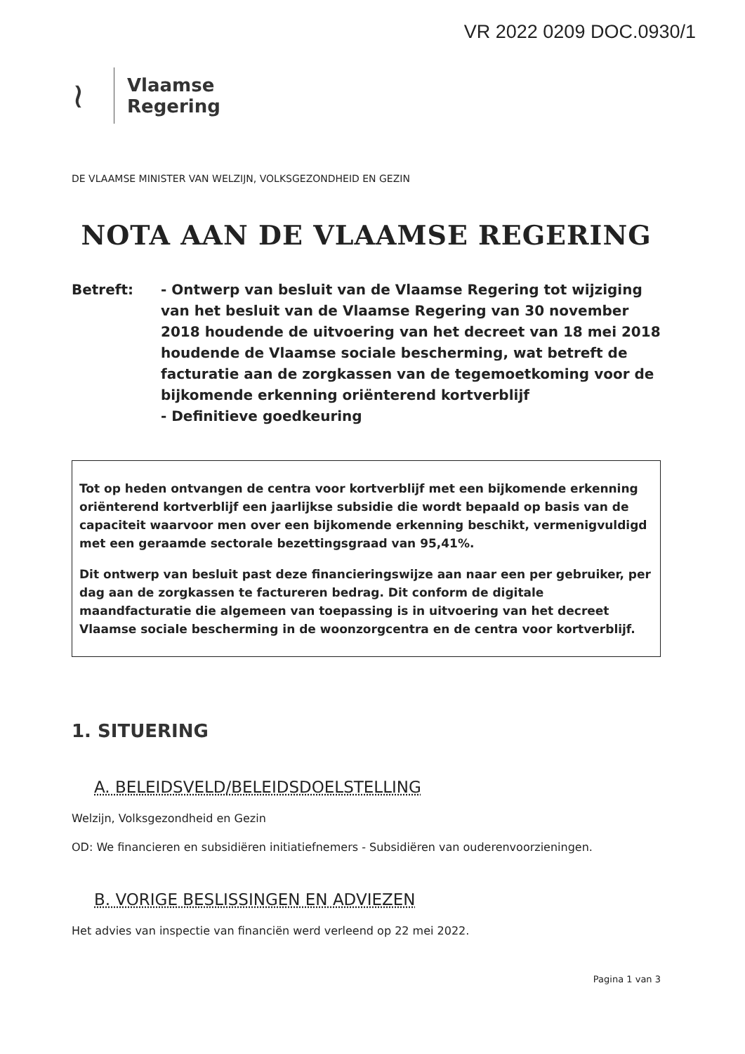VR 2022 0209 DOC.0930/1
≀
Vlaamse
Regering
DE VLAAMSE MINISTER VAN WELZIJN, VOLKSGEZONDHEID EN GEZIN
NOTA AAN DE VLAAMSE REGERING
Betreft: - Ontwerp van besluit van de Vlaamse Regering tot wijziging van het besluit van de Vlaamse Regering van 30 november 2018 houdende de uitvoering van het decreet van 18 mei 2018 houdende de Vlaamse sociale bescherming, wat betreft de facturatie aan de zorgkassen van de tegemoetkoming voor de bijkomende erkenning oriënterend kortverblijf
- Definitieve goedkeuring
Tot op heden ontvangen de centra voor kortverblijf met een bijkomende erkenning oriënterend kortverblijf een jaarlijkse subsidie die wordt bepaald op basis van de capaciteit waarvoor men over een bijkomende erkenning beschikt, vermenigvuldigd met een geraamde sectorale bezettingsgraad van 95,41%.
Dit ontwerp van besluit past deze financieringswijze aan naar een per gebruiker, per dag aan de zorgkassen te factureren bedrag. Dit conform de digitale maandfacturatie die algemeen van toepassing is in uitvoering van het decreet Vlaamse sociale bescherming in de woonzorgcentra en de centra voor kortverblijf.
1. SITUERING
A. BELEIDSVELD/BELEIDSDOELSTELLING
Welzijn, Volksgezondheid en Gezin
OD: We financieren en subsidiëren initiatiefnemers - Subsidiëren van ouderenvoorzieningen.
B. VORIGE BESLISSINGEN EN ADVIEZEN
Het advies van inspectie van financiën werd verleend op 22 mei 2022.
Pagina 1 van 3